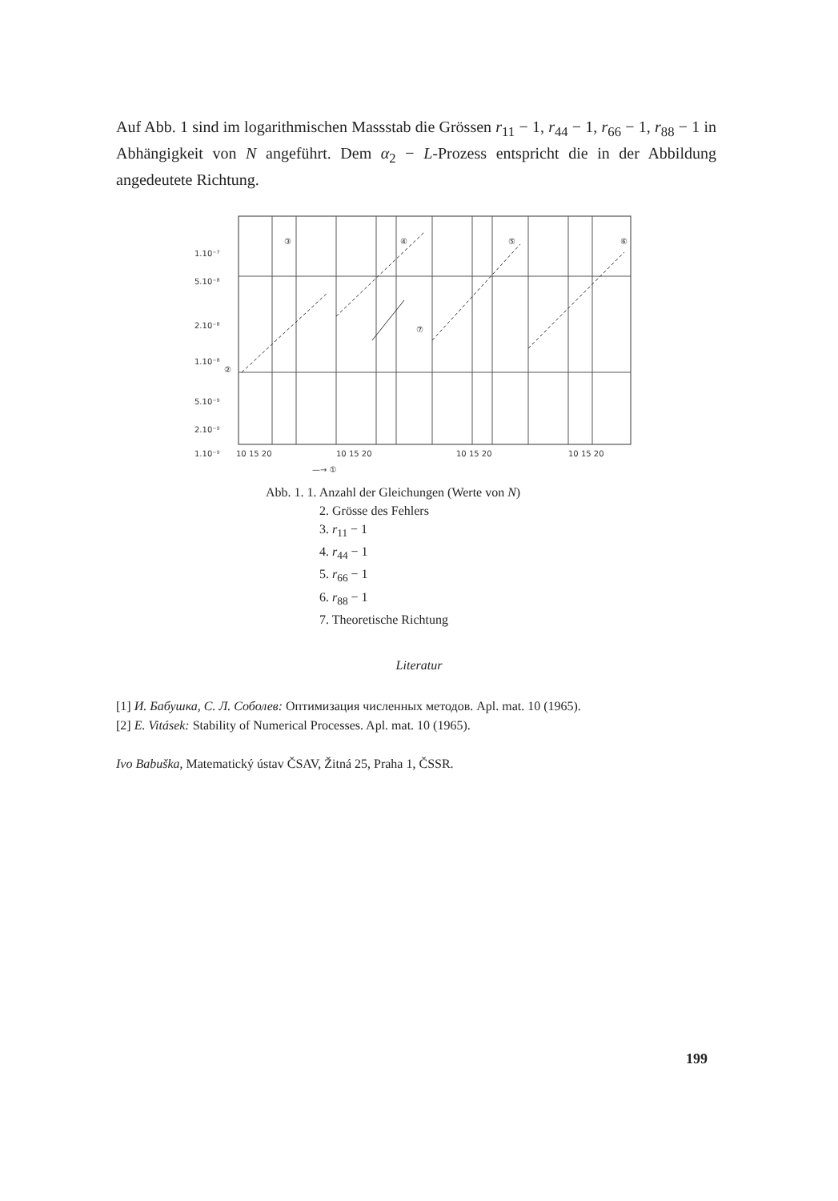Auf Abb. 1 sind im logarithmischen Massstab die Grössen r<sub>11</sub> − 1, r<sub>44</sub> − 1, r<sub>66</sub> − 1, r<sub>88</sub> − 1 in Abhängigkeit von N angeführt. Dem α<sub>2</sub> − L-Prozess entspricht die in der Abbildung angedeutete Richtung.
1.10⁻⁷
5.10⁻⁸
2.10⁻⁸
1.10⁻⁸
5.10⁻⁹
2.10⁻⁹
1.10⁻⁹
③
④
⑤
⑥
⑦
②
10 15 20
10 15 20
10 15 20
10 15 20
—→ ①
Abb. 1. 1. Anzahl der Gleichungen (Werte von N)
2. Grösse des Fehlers
3. r<sub>11</sub> − 1
4. r<sub>44</sub> − 1
5. r<sub>66</sub> − 1
6. r<sub>88</sub> − 1
7. Theoretische Richtung
Literatur
[1] И. Бабушка, С. Л. Соболев: Оптимизация численных методов. Apl. mat. 10 (1965).
[2] E. Vitásek: Stability of Numerical Processes. Apl. mat. 10 (1965).
Ivo Babuška, Matematický ústav ČSAV, Žitná 25, Praha 1, ČSSR.
199